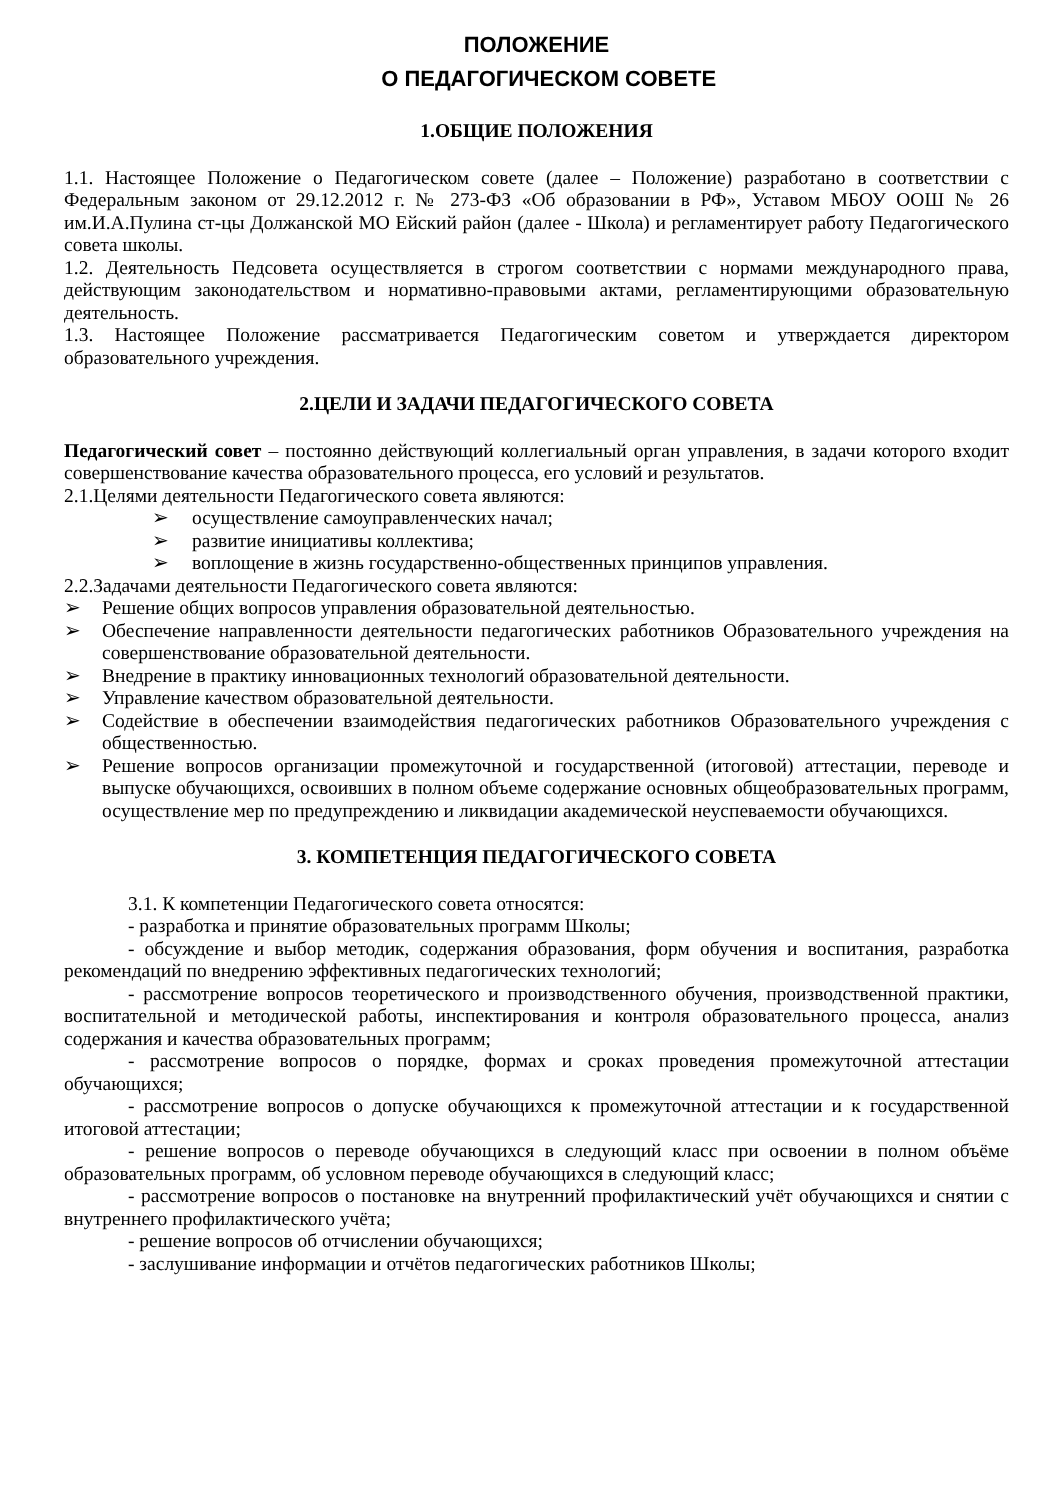ПОЛОЖЕНИЕ
О ПЕДАГОГИЧЕСКОМ СОВЕТЕ
1.ОБЩИЕ ПОЛОЖЕНИЯ
1.1. Настоящее Положение о Педагогическом совете (далее – Положение) разработано в соответствии с Федеральным законом от 29.12.2012 г. № 273-ФЗ «Об образовании в РФ», Уставом МБОУ ООШ № 26 им.И.А.Пулина ст-цы Должанской МО Ейский район (далее - Школа) и регламентирует работу Педагогического совета школы.
1.2. Деятельность Педсовета осуществляется в строгом соответствии с нормами международного права, действующим законодательством и нормативно-правовыми актами, регламентирующими образовательную деятельность.
1.3. Настоящее Положение рассматривается Педагогическим советом и утверждается директором образовательного учреждения.
2.ЦЕЛИ И ЗАДАЧИ ПЕДАГОГИЧЕСКОГО СОВЕТА
Педагогический совет – постоянно действующий коллегиальный орган управления, в задачи которого входит совершенствование качества образовательного процесса, его условий и результатов.
2.1.Целями деятельности Педагогического совета являются:
➢ осуществление самоуправленческих начал;
➢ развитие инициативы коллектива;
➢ воплощение в жизнь государственно-общественных принципов управления.
2.2.Задачами деятельности Педагогического совета являются:
➢ Решение общих вопросов управления образовательной деятельностью.
➢ Обеспечение направленности деятельности педагогических работников Образовательного учреждения на совершенствование образовательной деятельности.
➢ Внедрение в практику инновационных технологий образовательной деятельности.
➢ Управление качеством образовательной деятельности.
➢ Содействие в обеспечении взаимодействия педагогических работников Образовательного учреждения с общественностью.
➢ Решение вопросов организации промежуточной и государственной (итоговой) аттестации, переводе и выпуске обучающихся, освоивших в полном объеме содержание основных общеобразовательных программ, осуществление мер по предупреждению и ликвидации академической неуспеваемости обучающихся.
3. КОМПЕТЕНЦИЯ ПЕДАГОГИЧЕСКОГО СОВЕТА
3.1. К компетенции Педагогического совета относятся:
- разработка и принятие образовательных программ Школы;
- обсуждение и выбор методик, содержания образования, форм обучения и воспитания, разработка рекомендаций по внедрению эффективных педагогических технологий;
- рассмотрение вопросов теоретического и производственного обучения, производственной практики, воспитательной и методической работы, инспектирования и контроля образовательного процесса, анализ содержания и качества образовательных программ;
- рассмотрение вопросов о порядке, формах и сроках проведения промежуточной аттестации обучающихся;
- рассмотрение вопросов о допуске обучающихся к промежуточной аттестации и к государственной итоговой аттестации;
- решение вопросов о переводе обучающихся в следующий класс при освоении в полном объёме образовательных программ, об условном переводе обучающихся в следующий класс;
- рассмотрение вопросов о постановке на внутренний профилактический учёт обучающихся и снятии с внутреннего профилактического учёта;
- решение вопросов об отчислении обучающихся;
- заслушивание информации и отчётов педагогических работников Школы;